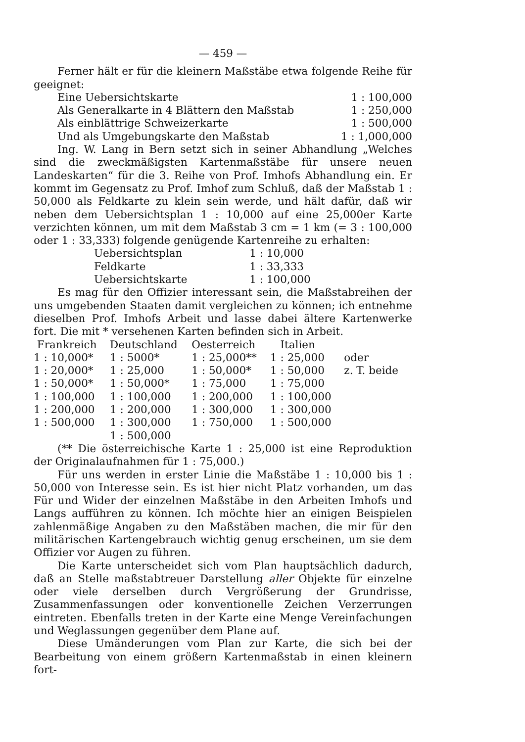— 459 —
Ferner hält er für die kleinern Maßstäbe etwa folgende Reihe für geeignet:
| Eine Uebersichtskarte | 1 : 100,000 |
| Als Generalkarte in 4 Blättern den Maßstab | 1 : 250,000 |
| Als einblättrige Schweizerkarte | 1 : 500,000 |
| Und als Umgebungskarte den Maßstab | 1 : 1,000,000 |
Ing. W. Lang in Bern setzt sich in seiner Abhandlung „Welches sind die zweckmäßigsten Kartenmaßstäbe für unsere neuen Landeskarten“ für die 3. Reihe von Prof. Imhofs Abhandlung ein. Er kommt im Gegensatz zu Prof. Imhof zum Schluß, daß der Maßstab 1 : 50,000 als Feldkarte zu klein sein werde, und hält dafür, daß wir neben dem Uebersichtsplan 1 : 10,000 auf eine 25,000er Karte verzichten können, um mit dem Maßstab 3 cm = 1 km (= 3 : 100,000 oder 1 : 33,333) folgende genügende Kartenreihe zu erhalten:
| Uebersichtsplan | 1 : 10,000 |
| Feldkarte | 1 : 33,333 |
| Uebersichtskarte | 1 : 100,000 |
Es mag für den Offizier interessant sein, die Maßstabreihen der uns umgebenden Staaten damit vergleichen zu können; ich entnehme dieselben Prof. Imhofs Arbeit und lasse dabei ältere Kartenwerke fort. Die mit * versehenen Karten befinden sich in Arbeit.
| Frankreich | Deutschland | Oesterreich | Italien | |
| --- | --- | --- | --- | --- |
| 1 : 10,000* | 1 : 5000* | 1 : 25,000** | 1 : 25,000 | oder |
| 1 : 20,000* | 1 : 25,000 | 1 : 50,000* | 1 : 50,000 | z. T. beide |
| 1 : 50,000* | 1 : 50,000* | 1 : 75,000 | 1 : 75,000 | |
| 1 : 100,000 | 1 : 100,000 | 1 : 200,000 | 1 : 100,000 | |
| 1 : 200,000 | 1 : 200,000 | 1 : 300,000 | 1 : 300,000 | |
| 1 : 500,000 | 1 : 300,000 | 1 : 750,000 | 1 : 500,000 | |
| | 1 : 500,000 | | | |
(** Die österreichische Karte 1 : 25,000 ist eine Reproduktion der Originalaufnahmen für 1 : 75,000.)
Für uns werden in erster Linie die Maßstäbe 1 : 10,000 bis 1 : 50,000 von Interesse sein. Es ist hier nicht Platz vorhanden, um das Für und Wider der einzelnen Maßstäbe in den Arbeiten Imhofs und Langs aufführen zu können. Ich möchte hier an einigen Beispielen zahlenmäßige Angaben zu den Maßstäben machen, die mir für den militärischen Kartengebrauch wichtig genug erscheinen, um sie dem Offizier vor Augen zu führen.
Die Karte unterscheidet sich vom Plan hauptsächlich dadurch, daß an Stelle maßstabtreuer Darstellung aller Objekte für einzelne oder viele derselben durch Vergrößerung der Grundrisse, Zusammenfassungen oder konventionelle Zeichen Verzerrungen eintreten. Ebenfalls treten in der Karte eine Menge Vereinfachungen und Weglassungen gegenüber dem Plane auf.
Diese Umänderungen vom Plan zur Karte, die sich bei der Bearbeitung von einem größern Kartenmaßstab in einen kleinern fort-